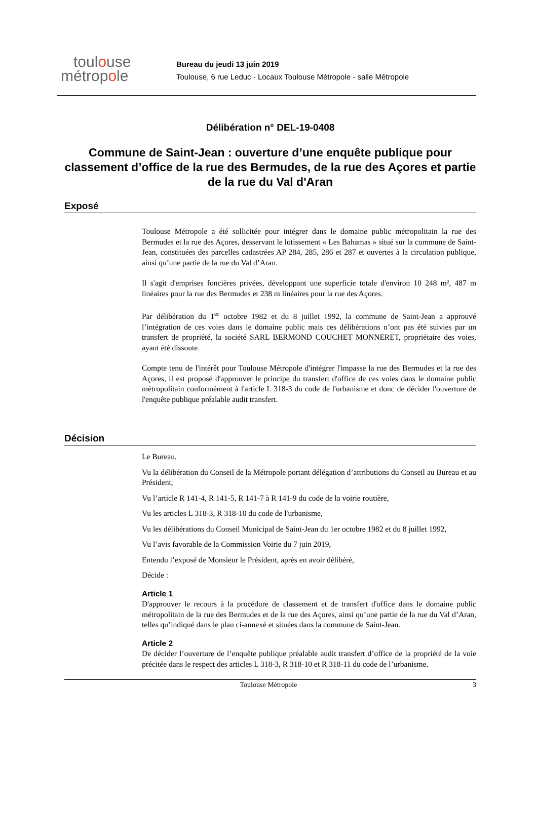toulouse
métropole
Bureau du jeudi 13 juin 2019
Toulouse, 6 rue Leduc - Locaux Toulouse Métropole - salle Métropole
Délibération n° DEL-19-0408
Commune de Saint-Jean : ouverture d’une enquête publique pour classement d’office de la rue des Bermudes, de la rue des Açores et partie de la rue du Val d'Aran
Exposé
Toulouse Métropole a été sollicitée pour intégrer dans le domaine public métropolitain la rue des Bermudes et la rue des Açores, desservant le lotissement « Les Bahamas » situé sur la commune de Saint-Jean, constituées des parcelles cadastrées AP 284, 285, 286 et 287 et ouvertes à la circulation publique, ainsi qu’une partie de la rue du Val d’Aran.
Il s'agit d'emprises foncières privées, développant une superficie totale d'environ 10 248 m², 487 m linéaires pour la rue des Bermudes et 238 m linéaires pour la rue des Açores.
Par délibération du 1<sup>er</sup> octobre 1982 et du 8 juillet 1992, la commune de Saint-Jean a approuvé l’intégration de ces voies dans le domaine public mais ces délibérations n’ont pas été suivies par un transfert de propriété, la société SARL BERMOND COUCHET MONNERET, propriétaire des voies, ayant été dissoute.
Compte tenu de l'intérêt pour Toulouse Métropole d'intégrer l'impasse la rue des Bermudes et la rue des Açores, il est proposé d'approuver le principe du transfert d'office de ces voies dans le domaine public métropolitain conformément à l'article L 318-3 du code de l'urbanisme et donc de décider l'ouverture de l'enquête publique préalable audit transfert.
Décision
Le Bureau,
Vu la délibération du Conseil de la Métropole portant délégation d’attributions du Conseil au Bureau et au Président,
Vu l’article R 141-4, R 141-5, R 141-7 à R 141-9 du code de la voirie routière,
Vu les articles L 318-3, R 318-10 du code de l'urbanisme,
Vu les délibérations du Conseil Municipal de Saint-Jean du 1er octobre 1982 et du 8 juillet 1992,
Vu l’avis favorable de la Commission Voirie du 7 juin 2019,
Entendu l’exposé de Monsieur le Président, après en avoir délibéré,
Décide :
Article 1
D'approuver le recours à la procédure de classement et de transfert d'office dans le domaine public métropolitain de la rue des Bermudes et de la rue des Açores, ainsi qu’une partie de la rue du Val d’Aran, telles qu’indiqué dans le plan ci-annexé et situées dans la commune de Saint-Jean.
Article 2
De décider l’ouverture de l’enquête publique préalable audit transfert d’office de la propriété de la voie précitée dans le respect des articles L 318-3, R 318-10 et R 318-11 du code de l’urbanisme.
Toulouse Métropole 3